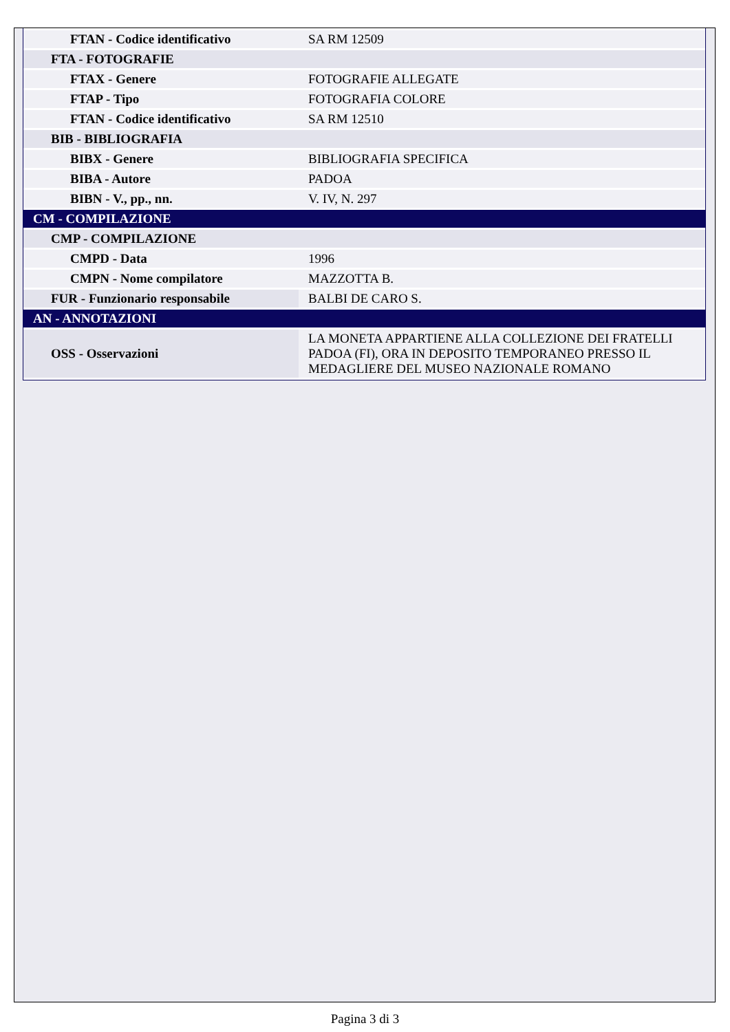| FTAN - Codice identificativo | SA RM 12509 |
| FTA - FOTOGRAFIE | |
| FTAX - Genere | FOTOGRAFIE ALLEGATE |
| FTAP - Tipo | FOTOGRAFIA COLORE |
| FTAN - Codice identificativo | SA RM 12510 |
| BIB - BIBLIOGRAFIA | |
| BIBX - Genere | BIBLIOGRAFIA SPECIFICA |
| BIBA - Autore | PADOA |
| BIBN - V., pp., nn. | V. IV, N. 297 |
| CM - COMPILAZIONE | |
| CMP - COMPILAZIONE | |
| CMPD - Data | 1996 |
| CMPN - Nome compilatore | MAZZOTTA B. |
| FUR - Funzionario responsabile | BALBI DE CARO S. |
| AN - ANNOTAZIONI | |
| OSS - Osservazioni | LA MONETA APPARTIENE ALLA COLLEZIONE DEI FRATELLI PADOA (FI), ORA IN DEPOSITO TEMPORANEO PRESSO IL MEDAGLIERE DEL MUSEO NAZIONALE ROMANO |
Pagina 3 di 3